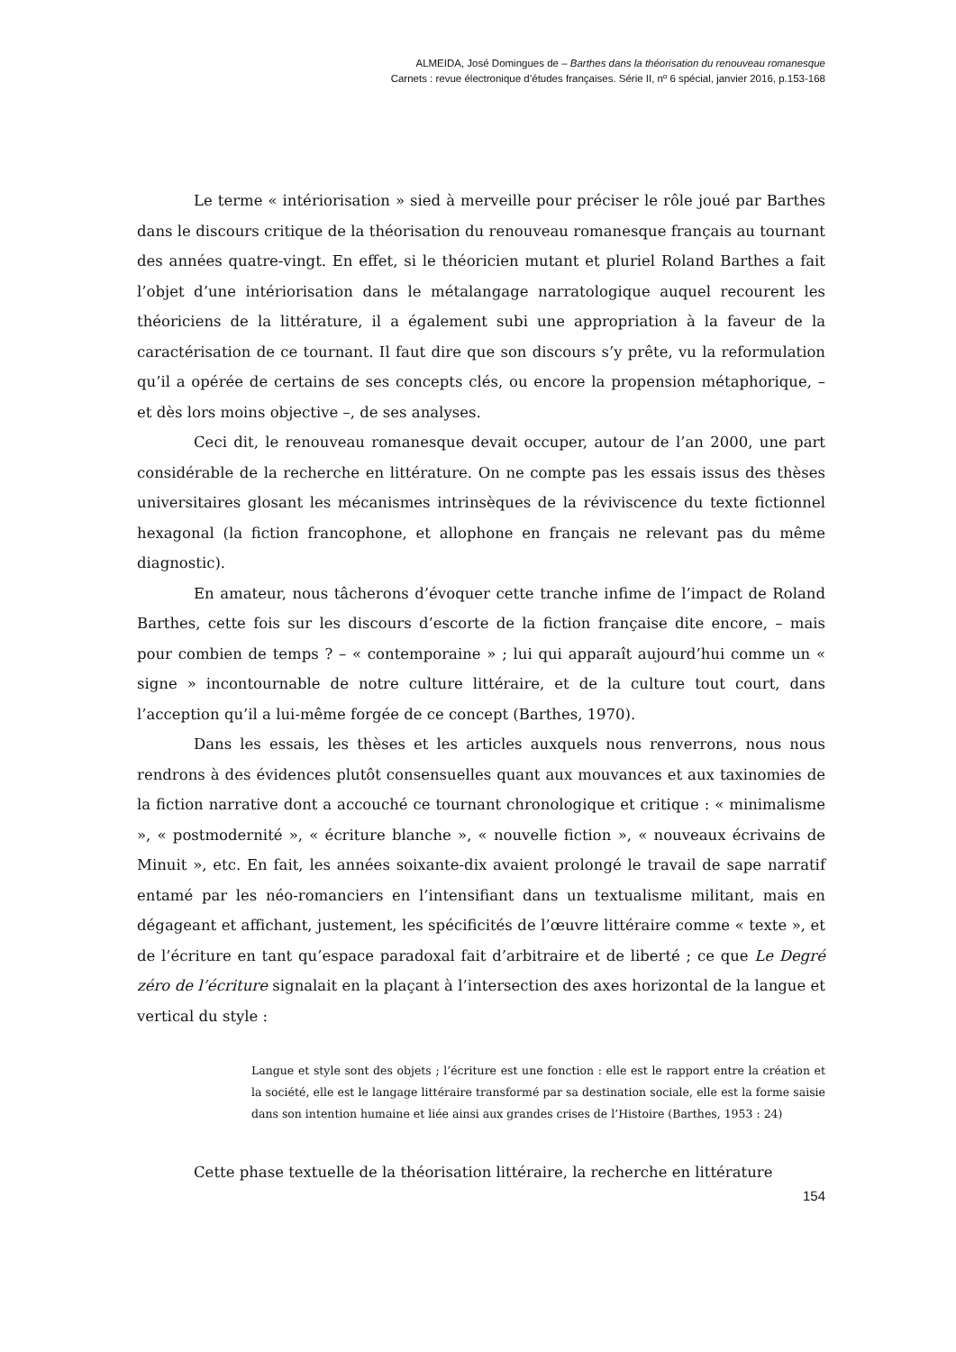ALMEIDA, José Domingues de – Barthes dans la théorisation du renouveau romanesque
Carnets : revue électronique d’études françaises. Série II, nº 6 spécial, janvier 2016, p.153-168
Le terme « intériorisation » sied à merveille pour préciser le rôle joué par Barthes dans le discours critique de la théorisation du renouveau romanesque français au tournant des années quatre-vingt. En effet, si le théoricien mutant et pluriel Roland Barthes a fait l’objet d’une intériorisation dans le métalangage narratologique auquel recourent les théoriciens de la littérature, il a également subi une appropriation à la faveur de la caractérisation de ce tournant. Il faut dire que son discours s’y prête, vu la reformulation qu’il a opérée de certains de ses concepts clés, ou encore la propension métaphorique, – et dès lors moins objective –, de ses analyses.
Ceci dit, le renouveau romanesque devait occuper, autour de l’an 2000, une part considérable de la recherche en littérature. On ne compte pas les essais issus des thèses universitaires glosant les mécanismes intrinsèques de la réviviscence du texte fictionnel hexagonal (la fiction francophone, et allophone en français ne relevant pas du même diagnostic).
En amateur, nous tâcherons d’évoquer cette tranche infime de l’impact de Roland Barthes, cette fois sur les discours d’escorte de la fiction française dite encore, – mais pour combien de temps ? – « contemporaine » ; lui qui apparaît aujourd’hui comme un « signe » incontournable de notre culture littéraire, et de la culture tout court, dans l’acception qu’il a lui-même forgée de ce concept (Barthes, 1970).
Dans les essais, les thèses et les articles auxquels nous renverrons, nous nous rendrons à des évidences plutôt consensuelles quant aux mouvances et aux taxinomies de la fiction narrative dont a accouché ce tournant chronologique et critique : « minimalisme », « postmodernité », « écriture blanche », « nouvelle fiction », « nouveaux écrivains de Minuit », etc. En fait, les années soixante-dix avaient prolongé le travail de sape narratif entamé par les néo-romanciers en l’intensifiant dans un textualisme militant, mais en dégageant et affichant, justement, les spécificités de l’œuvre littéraire comme « texte », et de l’écriture en tant qu’espace paradoxal fait d’arbitraire et de liberté ; ce que Le Degré zéro de l’écriture signalait en la plaçant à l’intersection des axes horizontal de la langue et vertical du style :
Langue et style sont des objets ; l’écriture est une fonction : elle est le rapport entre la création et la société, elle est le langage littéraire transformé par sa destination sociale, elle est la forme saisie dans son intention humaine et liée ainsi aux grandes crises de l’Histoire (Barthes, 1953 : 24)
Cette phase textuelle de la théorisation littéraire, la recherche en littérature
154